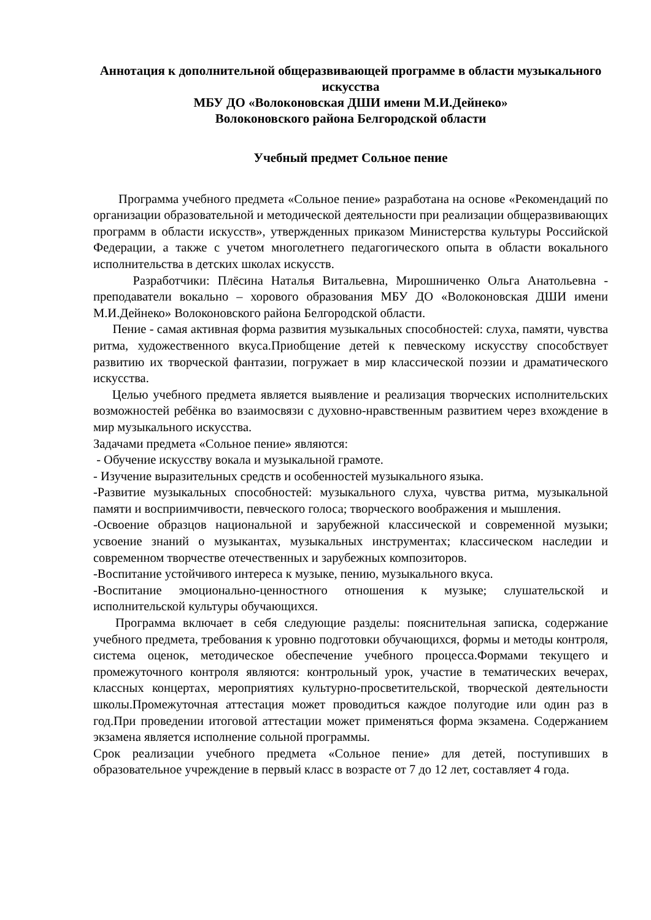Аннотация к дополнительной общеразвивающей программе в области музыкального искусства
МБУ ДО «Волоконовская ДШИ имени М.И.Дейнеко»
Волоконовского района Белгородской области
Учебный предмет Сольное пение
Программа учебного предмета «Сольное пение» разработана на основе «Рекомендаций по организации образовательной и методической деятельности при реализации общеразвивающих программ в области искусств», утвержденных приказом Министерства культуры Российской Федерации, а также с учетом многолетнего педагогического опыта в области вокального исполнительства в детских школах искусств.
Разработчики: Плёсина Наталья Витальевна, Мирошниченко Ольга Анатольевна - преподаватели вокально – хорового образования МБУ ДО «Волоконовская ДШИ имени М.И.Дейнеко» Волоконовского района Белгородской области.
Пение - самая активная форма развития музыкальных способностей: слуха, памяти, чувства ритма, художественного вкуса.Приобщение детей к певческому искусству способствует развитию их творческой фантазии, погружает в мир классической поэзии и драматического искусства.
Целью учебного предмета является выявление и реализация творческих исполнительских возможностей ребёнка во взаимосвязи с духовно-нравственным развитием через вхождение в мир музыкального искусства.
Задачами предмета «Сольное пение» являются:
- Обучение искусству вокала и музыкальной грамоте.
- Изучение выразительных средств и особенностей музыкального языка.
-Развитие музыкальных способностей: музыкального слуха, чувства ритма, музыкальной памяти и восприимчивости, певческого голоса; творческого воображения и мышления.
-Освоение образцов национальной и зарубежной классической и современной музыки; усвоение знаний о музыкантах, музыкальных инструментах; классическом наследии и современном творчестве отечественных и зарубежных композиторов.
-Воспитание устойчивого интереса к музыке, пению, музыкального вкуса.
-Воспитание эмоционально-ценностного отношения к музыке; слушательской и исполнительской культуры обучающихся.
Программа включает в себя следующие разделы: пояснительная записка, содержание учебного предмета, требования к уровню подготовки обучающихся, формы и методы контроля, система оценок, методическое обеспечение учебного процесса.Формами текущего и промежуточного контроля являются: контрольный урок, участие в тематических вечерах, классных концертах, мероприятиях культурно-просветительской, творческой деятельности школы.Промежуточная аттестация может проводиться каждое полугодие или один раз в год.При проведении итоговой аттестации может применяться форма экзамена. Содержанием экзамена является исполнение сольной программы.
Срок реализации учебного предмета «Сольное пение» для детей, поступивших в образовательное учреждение в первый класс в возрасте от 7 до 12 лет, составляет 4 года.